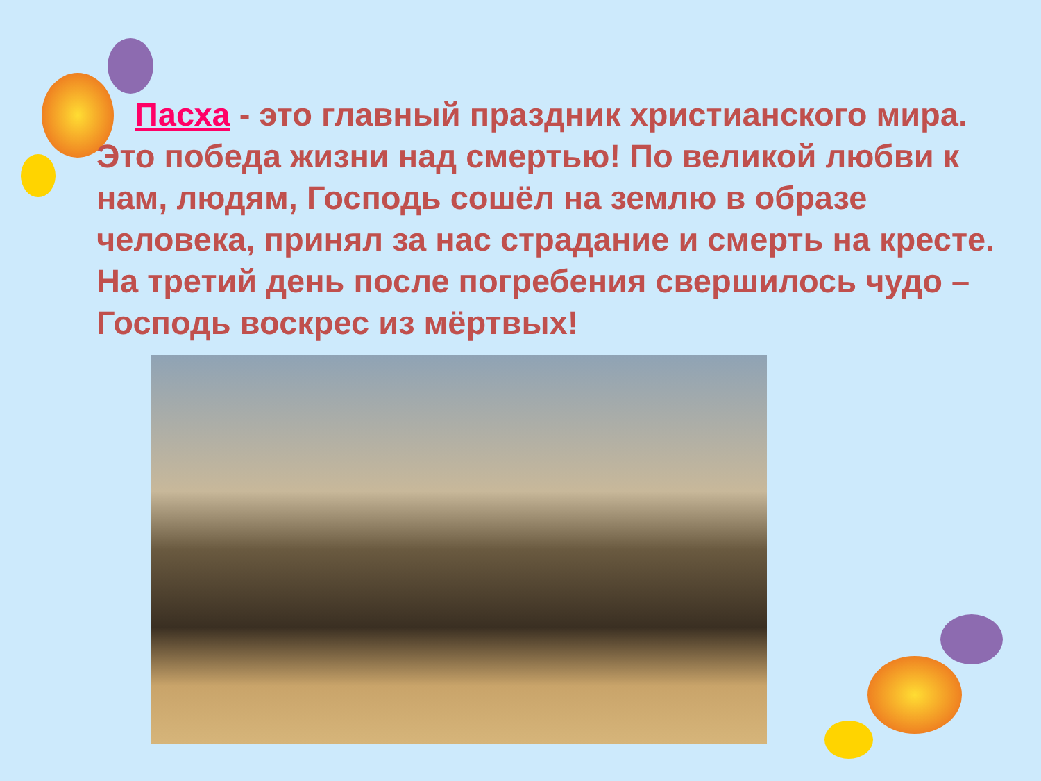Пасха - это главный праздник христианского мира. Это победа жизни над смертью! По великой любви к нам, людям, Господь сошёл на землю в образе человека, принял за нас страдание и смерть на кресте. На третий день после погребения свершилось чудо – Господь воскрес из мёртвых!